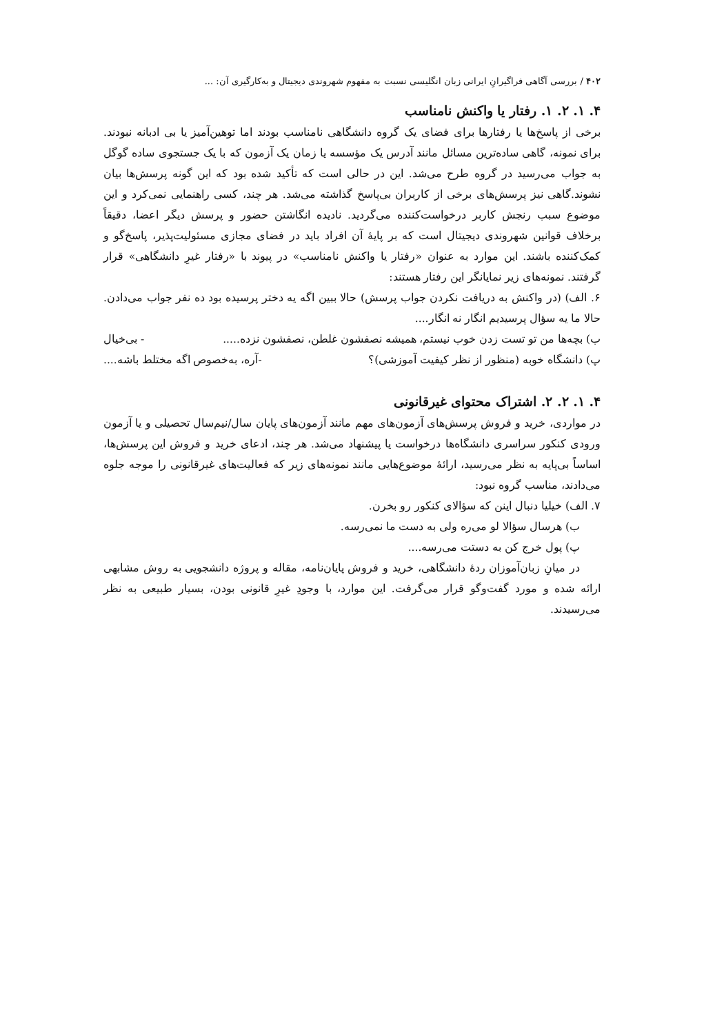۴۰۲ / بررسی آگاهی فراگیرانِ ایرانی زبان انگلیسی نسبت به مفهوم شهروندی دیجیتال و به‌کارگیری آن: ...
۴. ۱. ۲. ۱. رفتار یا واکنش نامناسب
برخی از پاسخ‌ها یا رفتارها برای فضای یک گروه دانشگاهی نامناسب بودند اما توهین‌آمیز یا بی ادبانه نبودند. برای نمونه، گاهی ساده‌ترین مسائل مانند آدرس یک مؤسسه یا زمان یک آزمون که با یک جستجوی ساده گوگل به جواب می‌رسید در گروه طرح می‌شد. این در حالی است که تأکید شده بود که این گونه پرسش‌ها بیان نشوند.گاهی نیز پرسش‌های برخی از کاربران بی‌پاسخ گذاشته می‌شد. هر چند، کسی راهنمایی نمی‌کرد و این موضوع سبب رنجش کاربر درخواست‌کننده می‌گردید. نادیده انگاشتن حضور و پرسش دیگر اعضا، دقیقاً برخلاف قوانین شهروندی دیجیتال است که بر پایهٔ آن افراد باید در فضای مجازی مسئولیت‌پذیر، پاسخ‌گو و کمک‌کننده باشند. این موارد به عنوان «رفتار یا واکنش نامناسب» در پیوند با «رفتار غیرِ دانشگاهی» قرار گرفتند. نمونه‌های زیر نمایانگر این رفتار هستند:
۶. الف) (در واکنش به دریافت نکردن جواب پرسش) حالا ببین اگه یه دختر پرسیده بود ده نفر جواب می‌دادن. حالا ما یه سؤال پرسیدیم انگار نه انگار....
ب) بچه‌ها من تو تست زدن خوب نیستم، همیشه نصفشون غلطن، نصفشون نزده..... - بی‌خیال
پ) دانشگاه خوبه (منظور از نظر کیفیت آموزشی)؟ -آره، به‌خصوص اگه مختلط باشه....
۴. ۱. ۲. ۲. اشتراک محتوای غیرقانونی
در مواردی، خرید و فروش پرسش‌های آزمون‌های مهم مانند آزمون‌های پایان سال/نیم‌سال تحصیلی و یا آزمون ورودی کنکور سراسری دانشگاه‌ها درخواست یا پیشنهاد می‌شد. هر چند، ادعای خرید و فروش این پرسش‌ها، اساساً بی‌پایه به نظر می‌رسید، ارائهٔ موضوع‌هایی مانند نمونه‌های زیر که فعالیت‌های غیرقانونی را موجه جلوه می‌دادند، مناسب گروه نبود:
۷. الف) خیلیا دنبال اینن که سؤالای کنکور رو بخرن.
ب) هرسال سؤالا لو می‌ره ولی به دست ما نمی‌رسه.
پ) پول خرج کن به دستت می‌رسه....
در میانِ زبان‌آموزان ردهٔ دانشگاهی، خرید و فروش پایان‌نامه، مقاله و پروژه دانشجویی به روش مشابهی ارائه شده و مورد گفت‌وگو قرار می‌گرفت. این موارد، با وجودِ غیرِ قانونی بودن، بسیار طبیعی به نظر می‌رسیدند.